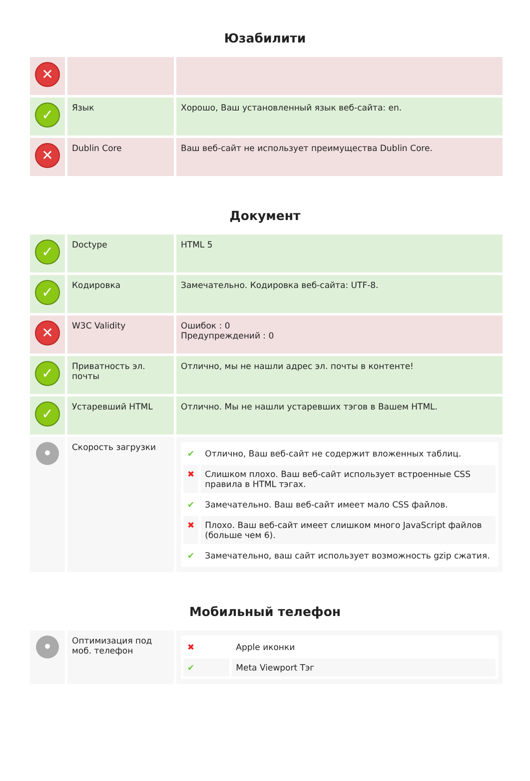Юзабилити
| ✕ | | |
| ✓ | Язык | Хорошо, Ваш установленный язык веб-сайта: en. |
| ✕ | Dublin Core | Ваш веб-сайт не использует преимущества Dublin Core. |
Документ
| ✓ | Doctype | HTML 5 |
| ✓ | Кодировка | Замечательно. Кодировка веб-сайта: UTF-8. |
| ✕ | W3C Validity | Ошибок : 0 Предупреждений : 0 |
| ✓ | Приватность эл. почты | Отлично, мы не нашли адрес эл. почты в контенте! |
| ✓ | Устаревший HTML | Отлично. Мы не нашли устаревших тэгов в Вашем HTML. |
| • | Скорость загрузки | / ✔ / Отлично, Ваш веб-сайт не содержит вложенных таблиц. / / ✖ / Слишком плохо. Ваш веб-сайт использует встроенные CSS правила в HTML тэгах. / / ✔ / Замечательно. Ваш веб-сайт имеет мало CSS файлов. / / ✖ / Плохо. Ваш веб-сайт имеет слишком много JavaScript файлов (больше чем 6). / / ✔ / Замечательно, ваш сайт использует возможность gzip сжатия. / |
Мобильный телефон
| • | Оптимизация под моб. телефон | / ✖ / Apple иконки / / ✔ / Meta Viewport Тэг / |